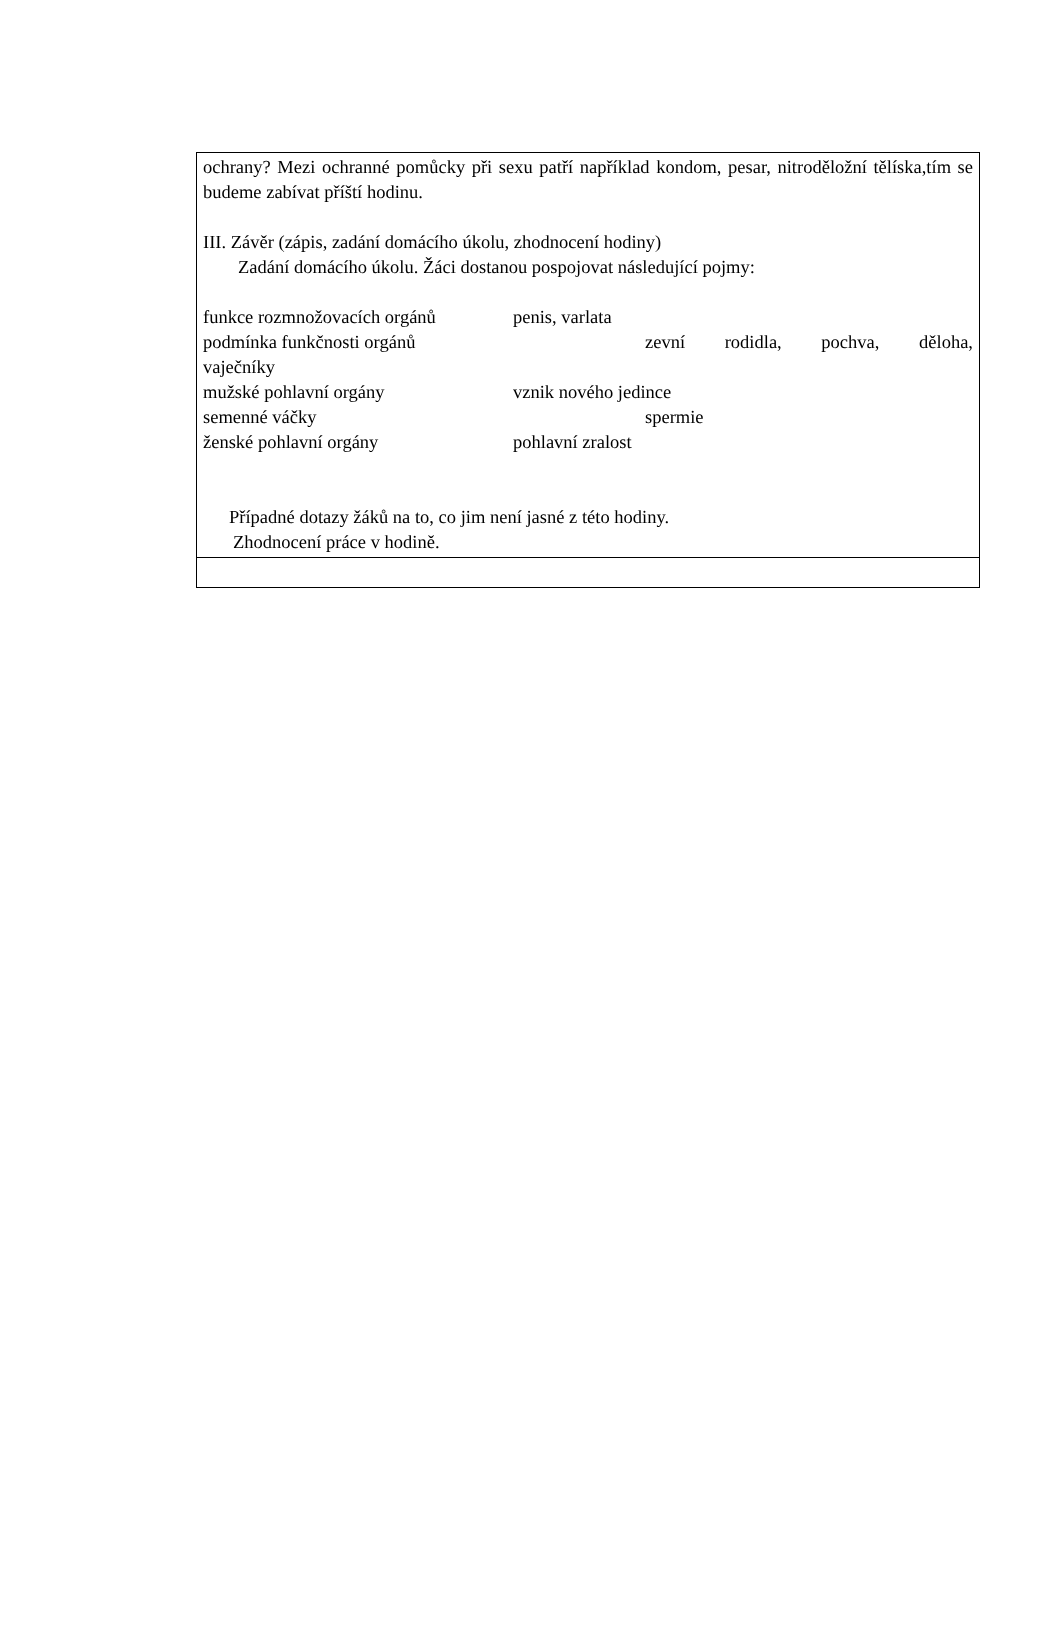| ochrany? Mezi ochranné pomůcky při sexu patří například kondom, pesar, nitroděložní tělíska,tím se budeme zabívat příští hodinu. III. Závěr (zápis, zadání domácího úkolu, zhodnocení hodiny) Zadání domácího úkolu. Žáci dostanou pospojovat následující pojmy: funkce rozmnožovacích orgánů penis, varlata podmínka funkčnosti orgánů zevní rodidla, pochva, děloha, vaječníky mužské pohlavní orgány vznik nového jedince semenné váčky spermie ženské pohlavní orgány pohlavní zralost Případné dotazy žáků na to, co jim není jasné z této hodiny. Zhodnocení práce v hodině. |